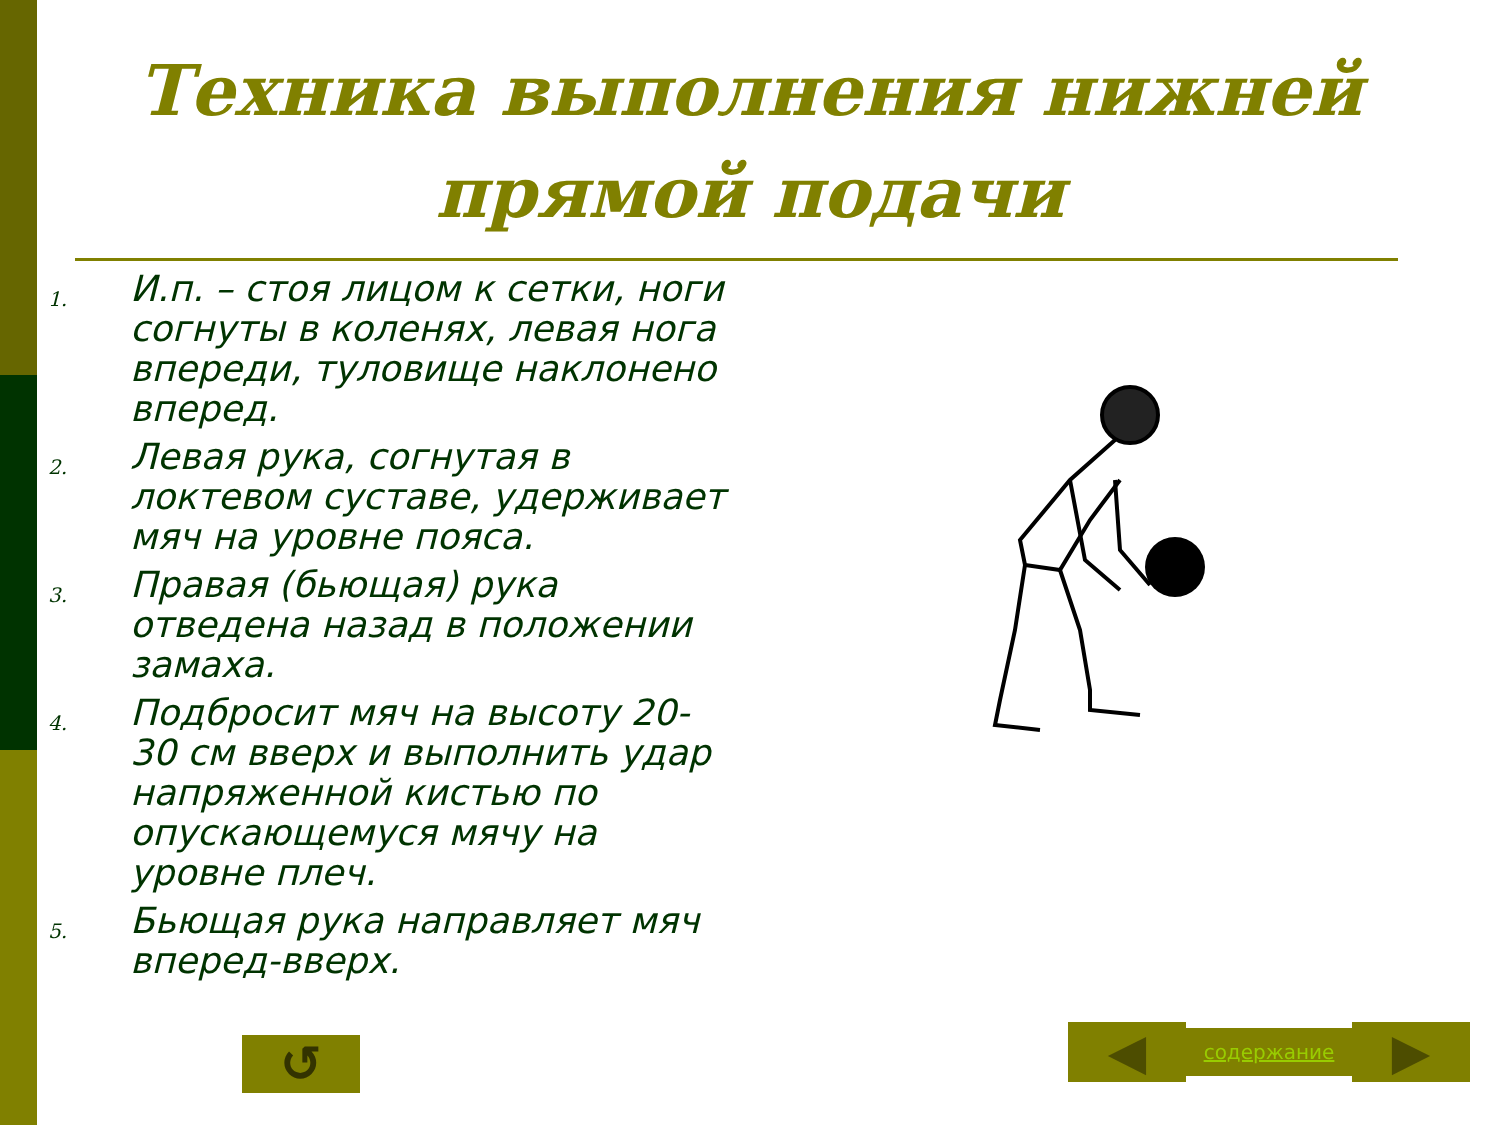Техника выполнения нижней прямой подачи
1. И.п. – стоя лицом к сетки, ноги согнуты в коленях, левая нога впереди, туловище наклонено вперед.
2. Левая рука, согнутая в локтевом суставе, удерживает мяч на уровне пояса.
3. Правая (бьющая) рука отведена назад в положении замаха.
4. Подбросит мяч на высоту 20-30 см вверх и выполнить удар напряженной кистью по опускающемуся мячу на уровне плеч.
5. Бьющая рука направляет мяч вперед-вверх.
↺
◀
содержание
▶